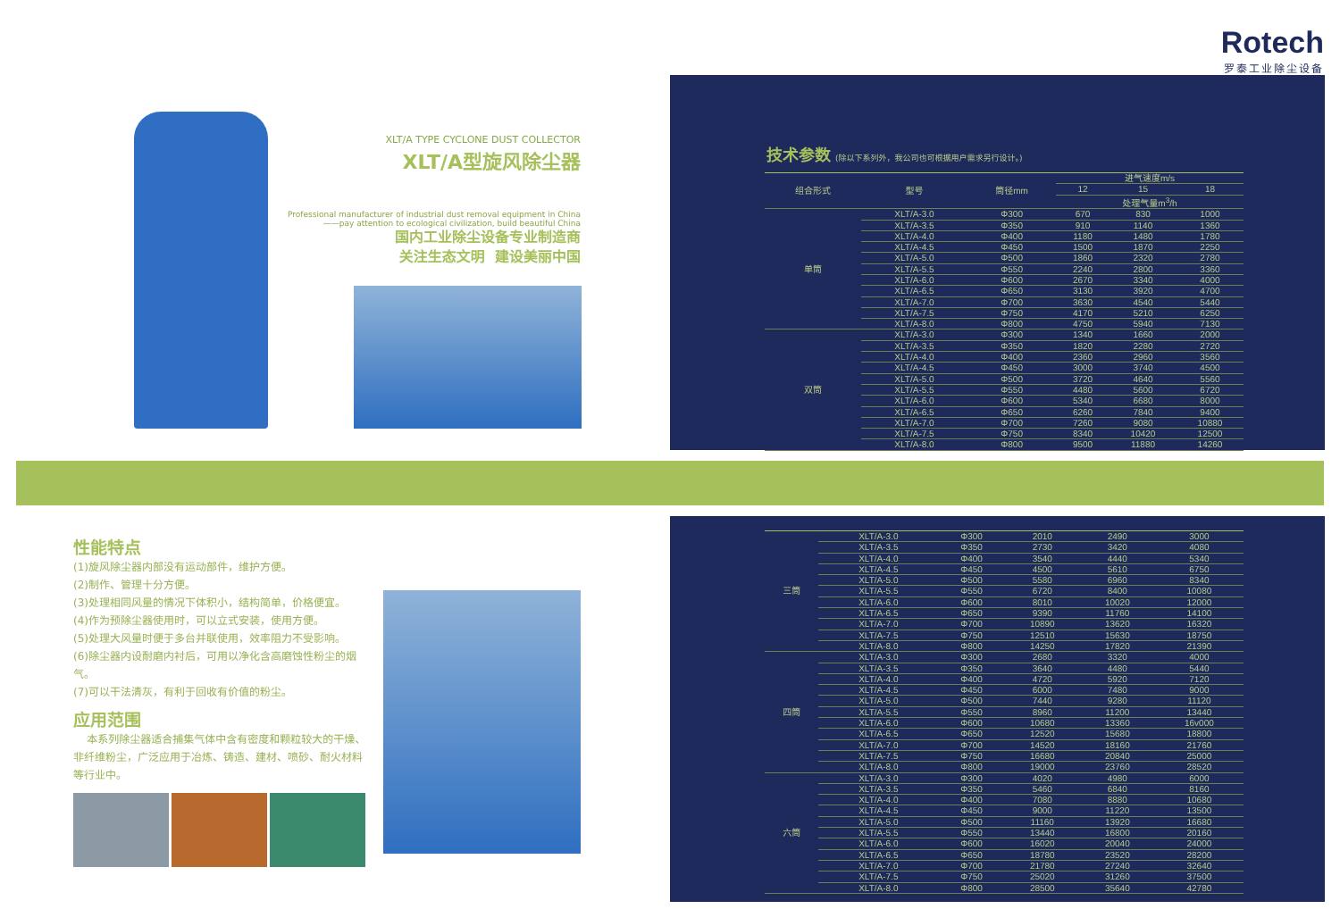Rotech
罗泰工业除尘设备
XLT/A TYPE CYCLONE DUST COLLECTOR
XLT/A型旋风除尘器
Professional manufacturer of industrial dust removal equipment in China
——pay attention to ecological civilization, build beautiful China
国内工业除尘设备专业制造商
关注生态文明 建设美丽中国
技术参数 (除以下系列外，我公司也可根据用户需求另行设计。)
| 组合形式 | 型号 | 筒径mm | 进气速度m/s | | |
| --- | --- | --- | --- | --- | --- |
| | | | 12 | 15 | 18 |
| | | | 处理气量m<sup>3</sup>/h | | |
| 单筒 | XLT/A-3.0 | Φ300 | 670 | 830 | 1000 |
| | XLT/A-3.5 | Φ350 | 910 | 1140 | 1360 |
| | XLT/A-4.0 | Φ400 | 1180 | 1480 | 1780 |
| | XLT/A-4.5 | Φ450 | 1500 | 1870 | 2250 |
| | XLT/A-5.0 | Φ500 | 1860 | 2320 | 2780 |
| | XLT/A-5.5 | Φ550 | 2240 | 2800 | 3360 |
| | XLT/A-6.0 | Φ600 | 2670 | 3340 | 4000 |
| | XLT/A-6.5 | Φ650 | 3130 | 3920 | 4700 |
| | XLT/A-7.0 | Φ700 | 3630 | 4540 | 5440 |
| | XLT/A-7.5 | Φ750 | 4170 | 5210 | 6250 |
| | XLT/A-8.0 | Φ800 | 4750 | 5940 | 7130 |
| 双筒 | XLT/A-3.0 | Φ300 | 1340 | 1660 | 2000 |
| | XLT/A-3.5 | Φ350 | 1820 | 2280 | 2720 |
| | XLT/A-4.0 | Φ400 | 2360 | 2960 | 3560 |
| | XLT/A-4.5 | Φ450 | 3000 | 3740 | 4500 |
| | XLT/A-5.0 | Φ500 | 3720 | 4640 | 5560 |
| | XLT/A-5.5 | Φ550 | 4480 | 5600 | 6720 |
| | XLT/A-6.0 | Φ600 | 5340 | 6680 | 8000 |
| | XLT/A-6.5 | Φ650 | 6260 | 7840 | 9400 |
| | XLT/A-7.0 | Φ700 | 7260 | 9080 | 10880 |
| | XLT/A-7.5 | Φ750 | 8340 | 10420 | 12500 |
| | XLT/A-8.0 | Φ800 | 9500 | 11880 | 14260 |
性能特点
(1)旋风除尘器内部没有运动部件，维护方便。
(2)制作、管理十分方便。
(3)处理相同风量的情况下体积小，结构简单，价格便宜。
(4)作为预除尘器使用时，可以立式安装，使用方便。
(5)处理大风量时便于多台并联使用，效率阻力不受影响。
(6)除尘器内设耐磨内衬后，可用以净化含高磨蚀性粉尘的烟气。
(7)可以干法清灰，有利于回收有价值的粉尘。
应用范围
本系列除尘器适合捕集气体中含有密度和颗粒较大的干燥、非纤维粉尘，广泛应用于冶炼、铸造、建材、喷砂、耐火材料等行业中。
| 三筒 | XLT/A-3.0 | Φ300 | 2010 | 2490 | 3000 |
| | XLT/A-3.5 | Φ350 | 2730 | 3420 | 4080 |
| | XLT/A-4.0 | Φ400 | 3540 | 4440 | 5340 |
| | XLT/A-4.5 | Φ450 | 4500 | 5610 | 6750 |
| | XLT/A-5.0 | Φ500 | 5580 | 6960 | 8340 |
| | XLT/A-5.5 | Φ550 | 6720 | 8400 | 10080 |
| | XLT/A-6.0 | Φ600 | 8010 | 10020 | 12000 |
| | XLT/A-6.5 | Φ650 | 9390 | 11760 | 14100 |
| | XLT/A-7.0 | Φ700 | 10890 | 13620 | 16320 |
| | XLT/A-7.5 | Φ750 | 12510 | 15630 | 18750 |
| | XLT/A-8.0 | Φ800 | 14250 | 17820 | 21390 |
| 四筒 | XLT/A-3.0 | Φ300 | 2680 | 3320 | 4000 |
| | XLT/A-3.5 | Φ350 | 3640 | 4480 | 5440 |
| | XLT/A-4.0 | Φ400 | 4720 | 5920 | 7120 |
| | XLT/A-4.5 | Φ450 | 6000 | 7480 | 9000 |
| | XLT/A-5.0 | Φ500 | 7440 | 9280 | 11120 |
| | XLT/A-5.5 | Φ550 | 8960 | 11200 | 13440 |
| | XLT/A-6.0 | Φ600 | 10680 | 13360 | 16v000 |
| | XLT/A-6.5 | Φ650 | 12520 | 15680 | 18800 |
| | XLT/A-7.0 | Φ700 | 14520 | 18160 | 21760 |
| | XLT/A-7.5 | Φ750 | 16680 | 20840 | 25000 |
| | XLT/A-8.0 | Φ800 | 19000 | 23760 | 28520 |
| 六筒 | XLT/A-3.0 | Φ300 | 4020 | 4980 | 6000 |
| | XLT/A-3.5 | Φ350 | 5460 | 6840 | 8160 |
| | XLT/A-4.0 | Φ400 | 7080 | 8880 | 10680 |
| | XLT/A-4.5 | Φ450 | 9000 | 11220 | 13500 |
| | XLT/A-5.0 | Φ500 | 11160 | 13920 | 16680 |
| | XLT/A-5.5 | Φ550 | 13440 | 16800 | 20160 |
| | XLT/A-6.0 | Φ600 | 16020 | 20040 | 24000 |
| | XLT/A-6.5 | Φ650 | 18780 | 23520 | 28200 |
| | XLT/A-7.0 | Φ700 | 21780 | 27240 | 32640 |
| | XLT/A-7.5 | Φ750 | 25020 | 31260 | 37500 |
| | XLT/A-8.0 | Φ800 | 28500 | 35640 | 42780 |